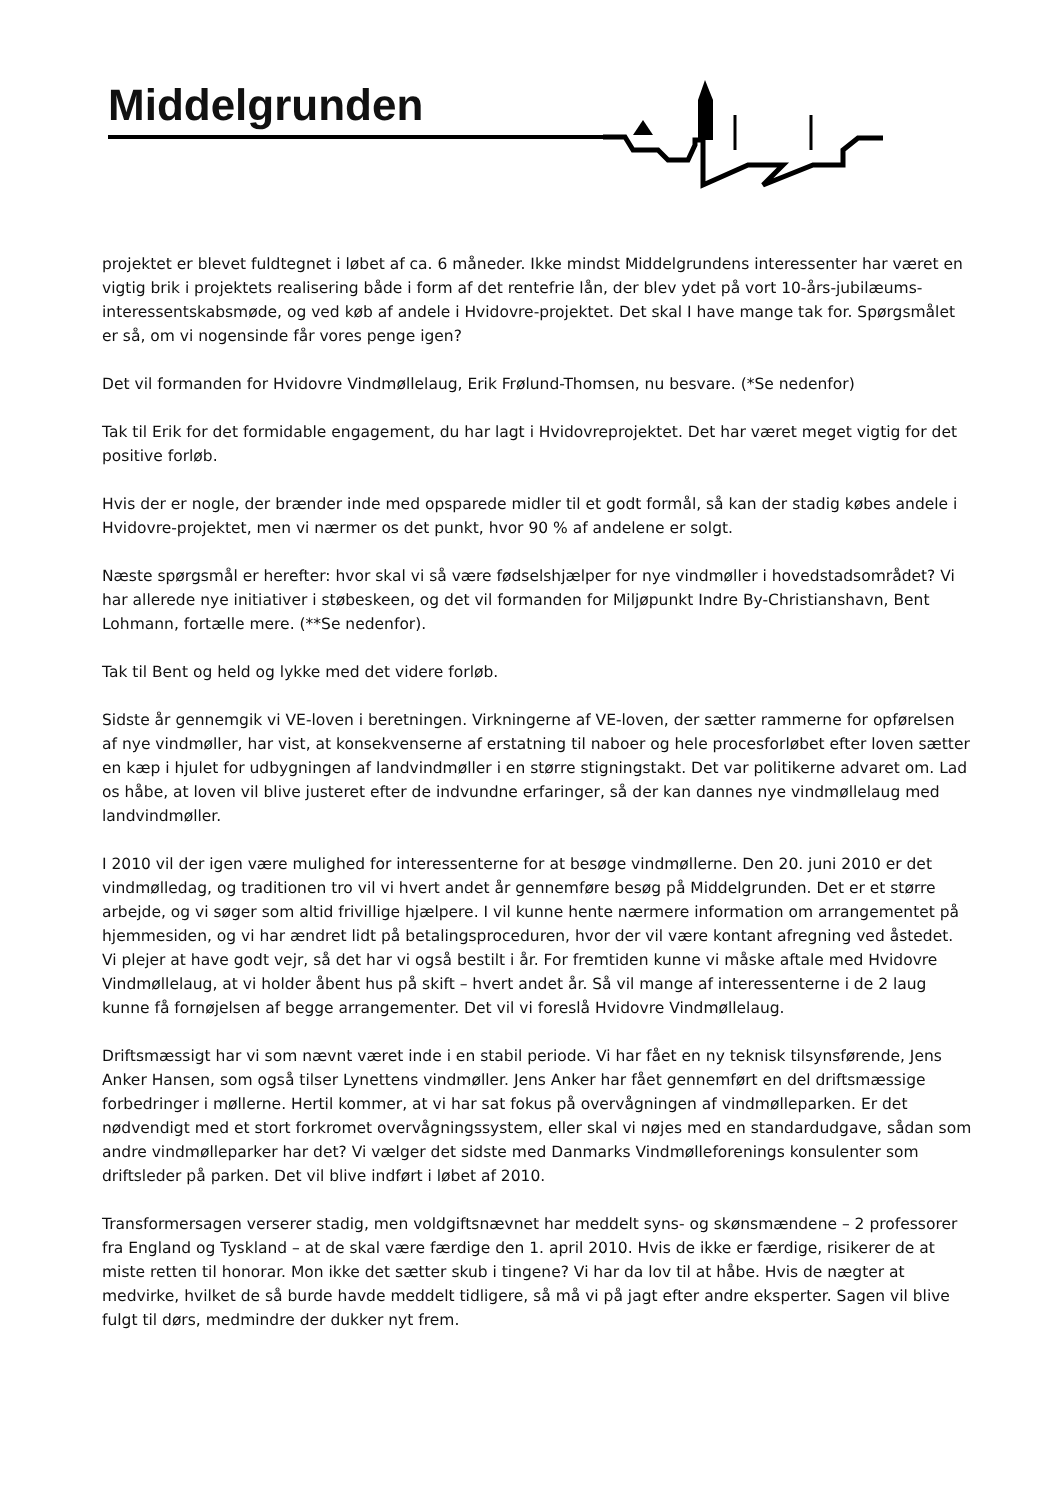Middelgrunden
projektet er blevet fuldtegnet i løbet af ca. 6 måneder. Ikke mindst Middelgrundens interessenter har været en vigtig brik i projektets realisering både i form af det rentefrie lån, der blev ydet på vort 10-års-jubilæums-interessentskabsmøde, og ved køb af andele i Hvidovre-projektet. Det skal I have mange tak for. Spørgsmålet er så, om vi nogensinde får vores penge igen?
Det vil formanden for Hvidovre Vindmøllelaug, Erik Frølund-Thomsen, nu besvare. (*Se nedenfor)
Tak til Erik for det formidable engagement, du har lagt i Hvidovreprojektet. Det har været meget vigtig for det positive forløb.
Hvis der er nogle, der brænder inde med opsparede midler til et godt formål, så kan der stadig købes andele i Hvidovre-projektet, men vi nærmer os det punkt, hvor 90 % af andelene er solgt.
Næste spørgsmål er herefter: hvor skal vi så være fødselshjælper for nye vindmøller i hovedstadsområdet? Vi har allerede nye initiativer i støbeskeen, og det vil formanden for Miljøpunkt Indre By-Christianshavn, Bent Lohmann, fortælle mere. (**Se nedenfor).
Tak til Bent og held og lykke med det videre forløb.
Sidste år gennemgik vi VE-loven i beretningen. Virkningerne af VE-loven, der sætter rammerne for opførelsen af nye vindmøller, har vist, at konsekvenserne af erstatning til naboer og hele procesforløbet efter loven sætter en kæp i hjulet for udbygningen af landvindmøller i en større stigningstakt. Det var politikerne advaret om. Lad os håbe, at loven vil blive justeret efter de indvundne erfaringer, så der kan dannes nye vindmøllelaug med landvindmøller.
I 2010 vil der igen være mulighed for interessenterne for at besøge vindmøllerne. Den 20. juni 2010 er det vindmølledag, og traditionen tro vil vi hvert andet år gennemføre besøg på Middelgrunden. Det er et større arbejde, og vi søger som altid frivillige hjælpere. I vil kunne hente nærmere information om arrangementet på hjemmesiden, og vi har ændret lidt på betalingsproceduren, hvor der vil være kontant afregning ved åstedet. Vi plejer at have godt vejr, så det har vi også bestilt i år. For fremtiden kunne vi måske aftale med Hvidovre Vindmøllelaug, at vi holder åbent hus på skift – hvert andet år. Så vil mange af interessenterne i de 2 laug kunne få fornøjelsen af begge arrangementer. Det vil vi foreslå Hvidovre Vindmøllelaug.
Driftsmæssigt har vi som nævnt været inde i en stabil periode. Vi har fået en ny teknisk tilsynsførende, Jens Anker Hansen, som også tilser Lynettens vindmøller. Jens Anker har fået gennemført en del driftsmæssige forbedringer i møllerne. Hertil kommer, at vi har sat fokus på overvågningen af vindmølleparken. Er det nødvendigt med et stort forkromet overvågningssystem, eller skal vi nøjes med en standardudgave, sådan som andre vindmølleparker har det? Vi vælger det sidste med Danmarks Vindmølleforenings konsulenter som driftsleder på parken. Det vil blive indført i løbet af 2010.
Transformersagen verserer stadig, men voldgiftsnævnet har meddelt syns- og skønsmændene – 2 professorer fra England og Tyskland – at de skal være færdige den 1. april 2010. Hvis de ikke er færdige, risikerer de at miste retten til honorar. Mon ikke det sætter skub i tingene? Vi har da lov til at håbe. Hvis de nægter at medvirke, hvilket de så burde havde meddelt tidligere, så må vi på jagt efter andre eksperter. Sagen vil blive fulgt til dørs, medmindre der dukker nyt frem.